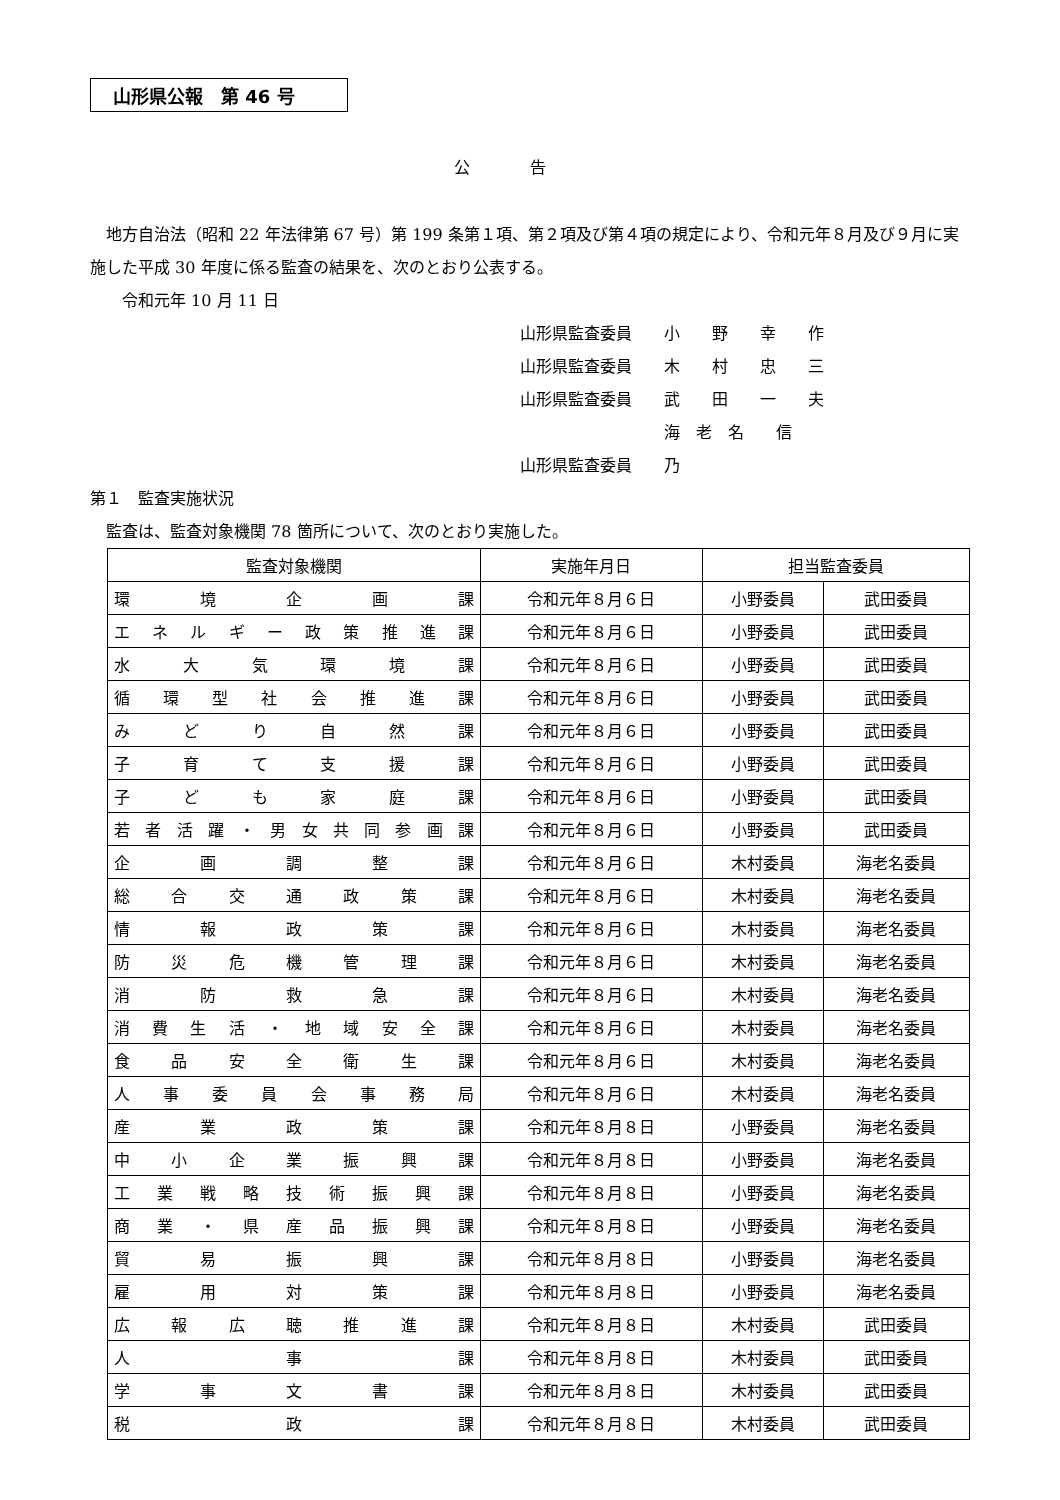山形県公報　第 46 号
公告
　地方自治法（昭和 22 年法律第 67 号）第 199 条第１項、第２項及び第４項の規定により、令和元年８月及び９月に実施した平成 30 年度に係る監査の結果を、次のとおり公表する。
　　令和元年 10 月 11 日
山形県監査委員　　小　　野　　幸　　作
山形県監査委員　　木　　村　　忠　　三
山形県監査委員　　武　　田　　一　　夫
山形県監査委員　　海　老　名　　信　　乃
第１　監査実施状況
　監査は、監査対象機関 78 箇所について、次のとおり実施した。
| 監査対象機関 | 実施年月日 | 担当監査委員 | |
| --- | --- | --- | --- |
| 環境企画課 | 令和元年８月６日 | 小野委員 | 武田委員 |
| エネルギー政策推進課 | 令和元年８月６日 | 小野委員 | 武田委員 |
| 水大気環境課 | 令和元年８月６日 | 小野委員 | 武田委員 |
| 循環型社会推進課 | 令和元年８月６日 | 小野委員 | 武田委員 |
| みどり自然課 | 令和元年８月６日 | 小野委員 | 武田委員 |
| 子育て支援課 | 令和元年８月６日 | 小野委員 | 武田委員 |
| 子ども家庭課 | 令和元年８月６日 | 小野委員 | 武田委員 |
| 若者活躍・男女共同参画課 | 令和元年８月６日 | 小野委員 | 武田委員 |
| 企画調整課 | 令和元年８月６日 | 木村委員 | 海老名委員 |
| 総合交通政策課 | 令和元年８月６日 | 木村委員 | 海老名委員 |
| 情報政策課 | 令和元年８月６日 | 木村委員 | 海老名委員 |
| 防災危機管理課 | 令和元年８月６日 | 木村委員 | 海老名委員 |
| 消防救急課 | 令和元年８月６日 | 木村委員 | 海老名委員 |
| 消費生活・地域安全課 | 令和元年８月６日 | 木村委員 | 海老名委員 |
| 食品安全衛生課 | 令和元年８月６日 | 木村委員 | 海老名委員 |
| 人事委員会事務局 | 令和元年８月６日 | 木村委員 | 海老名委員 |
| 産業政策課 | 令和元年８月８日 | 小野委員 | 海老名委員 |
| 中小企業振興課 | 令和元年８月８日 | 小野委員 | 海老名委員 |
| 工業戦略技術振興課 | 令和元年８月８日 | 小野委員 | 海老名委員 |
| 商業・県産品振興課 | 令和元年８月８日 | 小野委員 | 海老名委員 |
| 貿易振興課 | 令和元年８月８日 | 小野委員 | 海老名委員 |
| 雇用対策課 | 令和元年８月８日 | 小野委員 | 海老名委員 |
| 広報広聴推進課 | 令和元年８月８日 | 木村委員 | 武田委員 |
| 人事課 | 令和元年８月８日 | 木村委員 | 武田委員 |
| 学事文書課 | 令和元年８月８日 | 木村委員 | 武田委員 |
| 税政課 | 令和元年８月８日 | 木村委員 | 武田委員 |